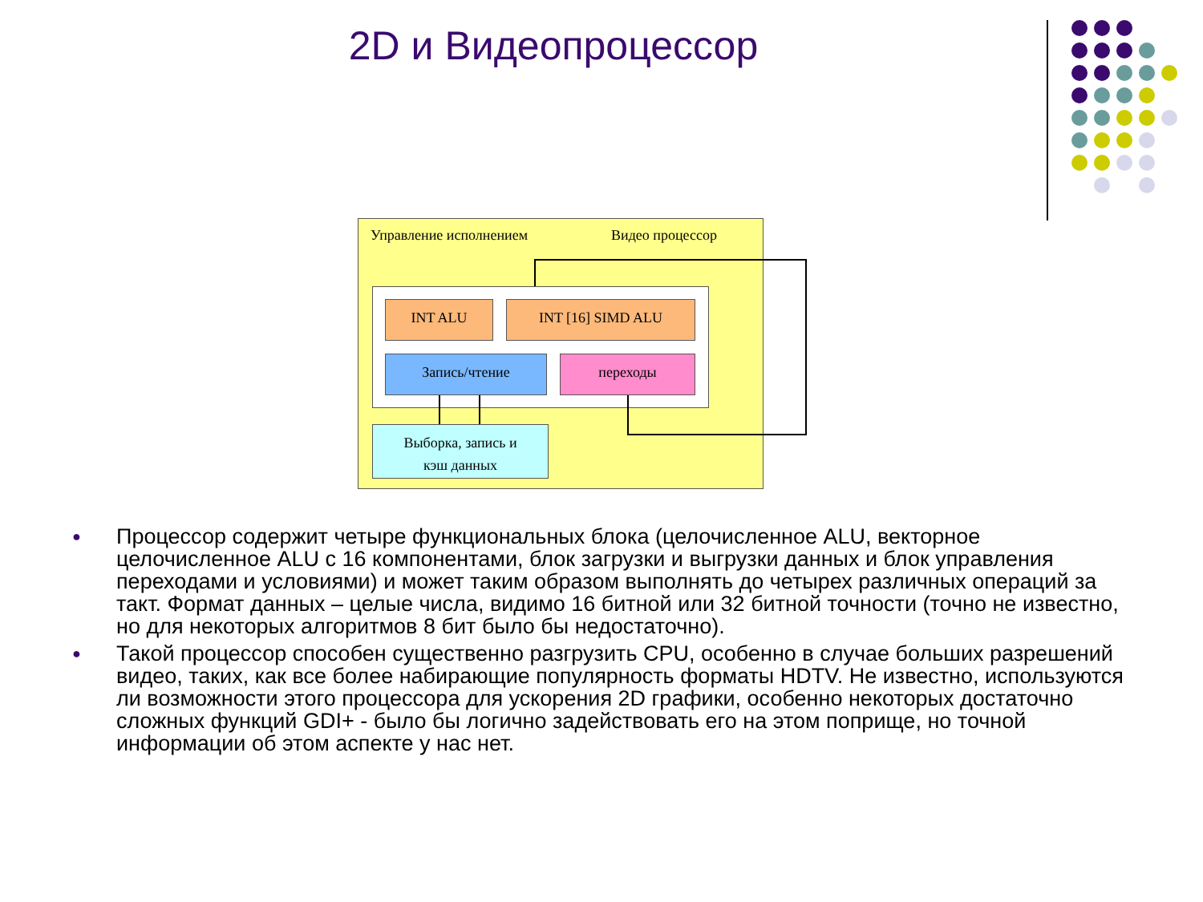2D и Видеопроцессор
Управление исполнением Видео процессор
INT ALU INT [16] SIMD ALU
Запись/чтение переходы
Выборка, запись и
кэш данных
● Процессор содержит четыре функциональных блока (целочисленное ALU, векторное целочисленное ALU с 16 компонентами, блок загрузки и выгрузки данных и блок управления переходами и условиями) и может таким образом выполнять до четырех различных операций за такт. Формат данных – целые числа, видимо 16 битной или 32 битной точности (точно не известно, но для некоторых алгоритмов 8 бит было бы недостаточно).
● Такой процессор способен существенно разгрузить CPU, особенно в случае больших разрешений видео, таких, как все более набирающие популярность форматы HDTV. Не известно, используются ли возможности этого процессора для ускорения 2D графики, особенно некоторых достаточно сложных функций GDI+ - было бы логично задействовать его на этом поприще, но точной информации об этом аспекте у нас нет.